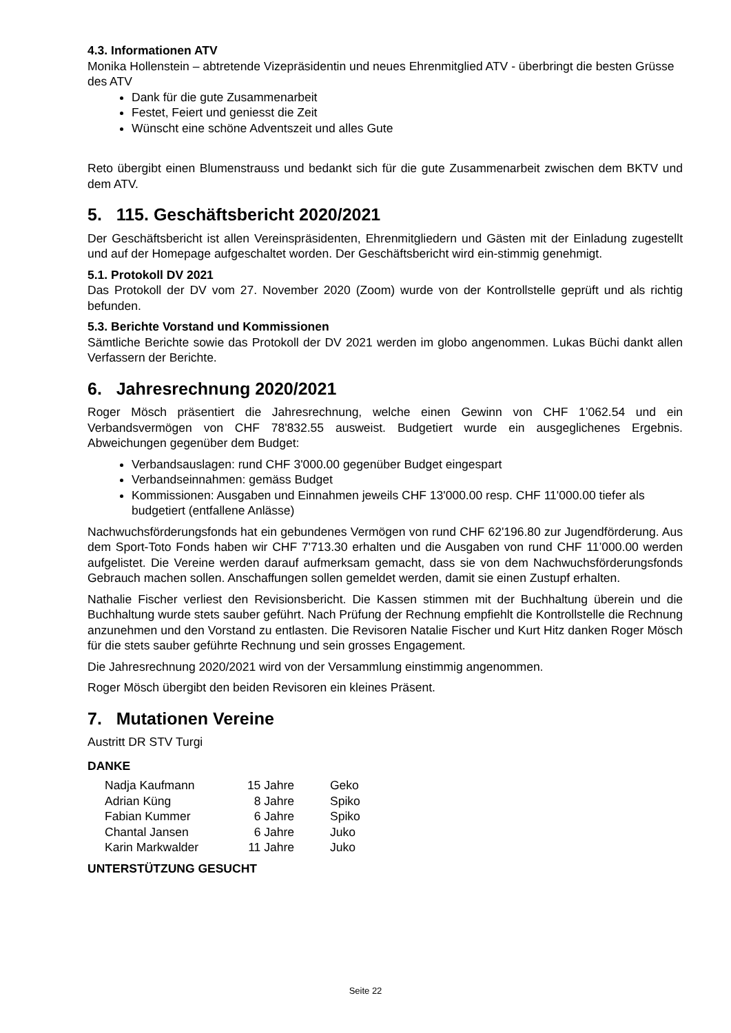4.3. Informationen ATV
Monika Hollenstein – abtretende Vizepräsidentin und neues Ehrenmitglied ATV - überbringt die besten Grüsse des ATV
Dank für die gute Zusammenarbeit
Festet, Feiert und geniesst die Zeit
Wünscht eine schöne Adventszeit und alles Gute
Reto übergibt einen Blumenstrauss und bedankt sich für die gute Zusammenarbeit zwischen dem BKTV und dem ATV.
5. 115. Geschäftsbericht 2020/2021
Der Geschäftsbericht ist allen Vereinspräsidenten, Ehrenmitgliedern und Gästen mit der Einladung zugestellt und auf der Homepage aufgeschaltet worden. Der Geschäftsbericht wird ein-stimmig genehmigt.
5.1. Protokoll DV 2021
Das Protokoll der DV vom 27. November 2020 (Zoom) wurde von der Kontrollstelle geprüft und als richtig befunden.
5.3. Berichte Vorstand und Kommissionen
Sämtliche Berichte sowie das Protokoll der DV 2021 werden im globo angenommen. Lukas Büchi dankt allen Verfassern der Berichte.
6. Jahresrechnung 2020/2021
Roger Mösch präsentiert die Jahresrechnung, welche einen Gewinn von CHF 1’062.54 und ein Verbandsvermögen von CHF 78'832.55 ausweist. Budgetiert wurde ein ausgeglichenes Ergebnis. Abweichungen gegenüber dem Budget:
Verbandsauslagen: rund CHF 3'000.00 gegenüber Budget eingespart
Verbandseinnahmen: gemäss Budget
Kommissionen: Ausgaben und Einnahmen jeweils CHF 13'000.00 resp. CHF 11'000.00 tiefer als budgetiert (entfallene Anlässe)
Nachwuchsförderungsfonds hat ein gebundenes Vermögen von rund CHF 62'196.80 zur Jugendförderung. Aus dem Sport-Toto Fonds haben wir CHF 7'713.30 erhalten und die Ausgaben von rund CHF 11’000.00 werden aufgelistet. Die Vereine werden darauf aufmerksam gemacht, dass sie von dem Nachwuchsförderungsfonds Gebrauch machen sollen. Anschaffungen sollen gemeldet werden, damit sie einen Zustupf erhalten.
Nathalie Fischer verliest den Revisionsbericht. Die Kassen stimmen mit der Buchhaltung überein und die Buchhaltung wurde stets sauber geführt. Nach Prüfung der Rechnung empfiehlt die Kontrollstelle die Rechnung anzunehmen und den Vorstand zu entlasten. Die Revisoren Natalie Fischer und Kurt Hitz danken Roger Mösch für die stets sauber geführte Rechnung und sein grosses Engagement.
Die Jahresrechnung 2020/2021 wird von der Versammlung einstimmig angenommen.
Roger Mösch übergibt den beiden Revisoren ein kleines Präsent.
7. Mutationen Vereine
Austritt DR STV Turgi
DANKE
| Nadja Kaufmann | 15 Jahre | Geko |
| Adrian Küng | 8 Jahre | Spiko |
| Fabian Kummer | 6 Jahre | Spiko |
| Chantal Jansen | 6 Jahre | Juko |
| Karin Markwalder | 11 Jahre | Juko |
UNTERSTÜTZUNG GESUCHT
Seite 22